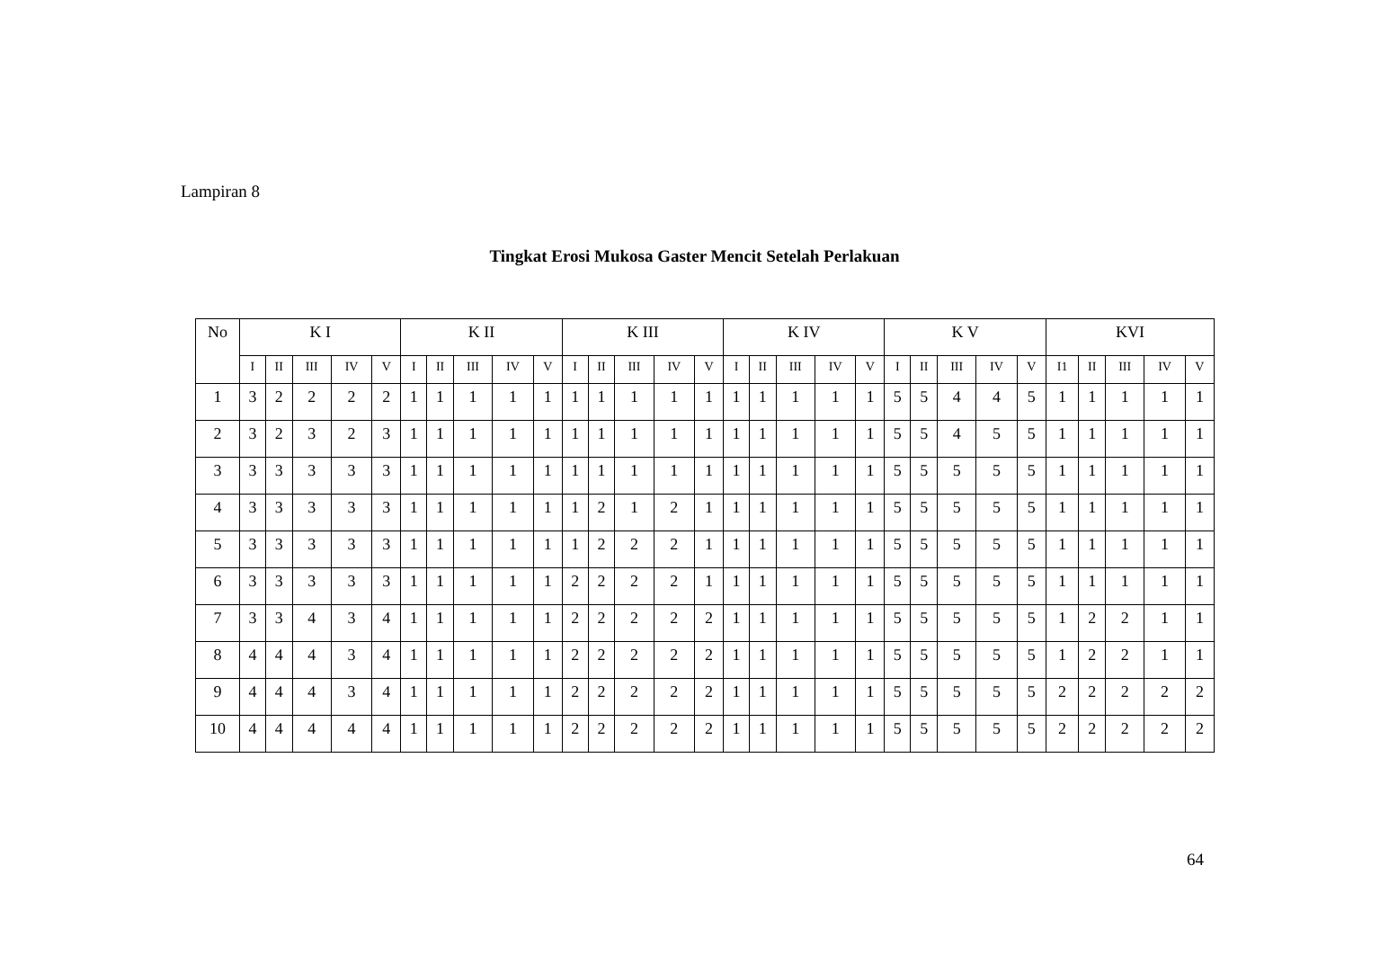Lampiran 8
Tingkat Erosi Mukosa Gaster Mencit Setelah Perlakuan
| No | K I | | | | | K II | | | | | K III | | | | | K IV | | | | | K V | | | | | KVI | | | | |
| --- | --- | --- | --- | --- | --- | --- | --- | --- | --- | --- | --- | --- | --- | --- | --- | --- | --- | --- | --- | --- | --- | --- | --- | --- | --- | --- | --- | --- | --- | --- |
| | I | II | III | IV | V | I | II | III | IV | V | I | II | III | IV | V | I | II | III | IV | V | I | II | III | IV | V | I1 | II | III | IV | V |
| 1 | 3 | 2 | 2 | 2 | 2 | 1 | 1 | 1 | 1 | 1 | 1 | 1 | 1 | 1 | 1 | 1 | 1 | 1 | 1 | 1 | 5 | 5 | 4 | 4 | 5 | 1 | 1 | 1 | 1 | 1 |
| 2 | 3 | 2 | 3 | 2 | 3 | 1 | 1 | 1 | 1 | 1 | 1 | 1 | 1 | 1 | 1 | 1 | 1 | 1 | 1 | 1 | 5 | 5 | 4 | 5 | 5 | 1 | 1 | 1 | 1 | 1 |
| 3 | 3 | 3 | 3 | 3 | 3 | 1 | 1 | 1 | 1 | 1 | 1 | 1 | 1 | 1 | 1 | 1 | 1 | 1 | 1 | 1 | 5 | 5 | 5 | 5 | 5 | 1 | 1 | 1 | 1 | 1 |
| 4 | 3 | 3 | 3 | 3 | 3 | 1 | 1 | 1 | 1 | 1 | 1 | 2 | 1 | 2 | 1 | 1 | 1 | 1 | 1 | 1 | 5 | 5 | 5 | 5 | 5 | 1 | 1 | 1 | 1 | 1 |
| 5 | 3 | 3 | 3 | 3 | 3 | 1 | 1 | 1 | 1 | 1 | 1 | 2 | 2 | 2 | 1 | 1 | 1 | 1 | 1 | 1 | 5 | 5 | 5 | 5 | 5 | 1 | 1 | 1 | 1 | 1 |
| 6 | 3 | 3 | 3 | 3 | 3 | 1 | 1 | 1 | 1 | 1 | 2 | 2 | 2 | 2 | 1 | 1 | 1 | 1 | 1 | 1 | 5 | 5 | 5 | 5 | 5 | 1 | 1 | 1 | 1 | 1 |
| 7 | 3 | 3 | 4 | 3 | 4 | 1 | 1 | 1 | 1 | 1 | 2 | 2 | 2 | 2 | 2 | 1 | 1 | 1 | 1 | 1 | 5 | 5 | 5 | 5 | 5 | 1 | 2 | 2 | 1 | 1 |
| 8 | 4 | 4 | 4 | 3 | 4 | 1 | 1 | 1 | 1 | 1 | 2 | 2 | 2 | 2 | 2 | 1 | 1 | 1 | 1 | 1 | 5 | 5 | 5 | 5 | 5 | 1 | 2 | 2 | 1 | 1 |
| 9 | 4 | 4 | 4 | 3 | 4 | 1 | 1 | 1 | 1 | 1 | 2 | 2 | 2 | 2 | 2 | 1 | 1 | 1 | 1 | 1 | 5 | 5 | 5 | 5 | 5 | 2 | 2 | 2 | 2 | 2 |
| 10 | 4 | 4 | 4 | 4 | 4 | 1 | 1 | 1 | 1 | 1 | 2 | 2 | 2 | 2 | 2 | 1 | 1 | 1 | 1 | 1 | 5 | 5 | 5 | 5 | 5 | 2 | 2 | 2 | 2 | 2 |
64